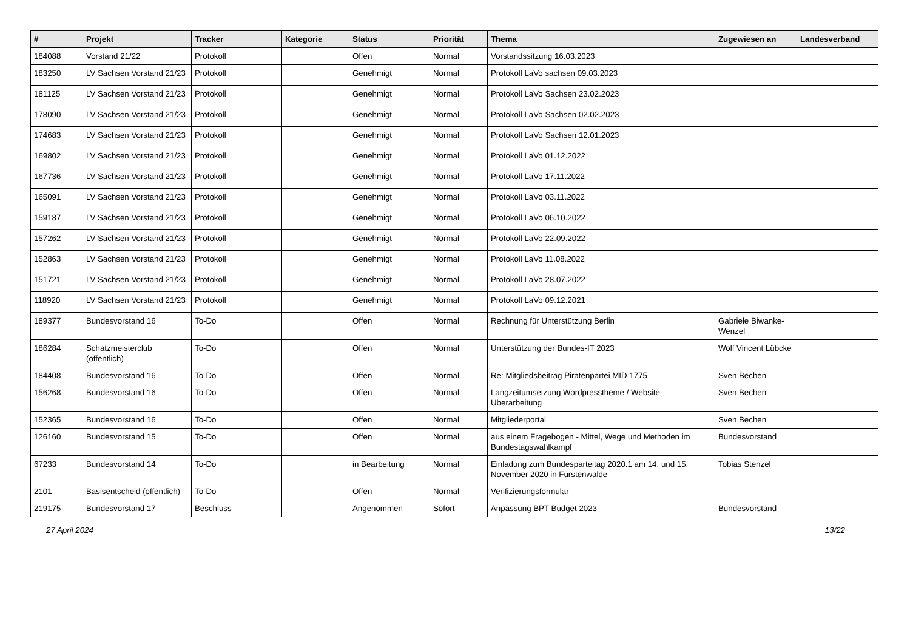| # | Projekt | Tracker | Kategorie | Status | Priorität | Thema | Zugewiesen an | Landesverband |
| --- | --- | --- | --- | --- | --- | --- | --- | --- |
| 184088 | Vorstand 21/22 | Protokoll | | Offen | Normal | Vorstandssitzung 16.03.2023 | | |
| 183250 | LV Sachsen Vorstand 21/23 | Protokoll | | Genehmigt | Normal | Protokoll LaVo sachsen 09.03.2023 | | |
| 181125 | LV Sachsen Vorstand 21/23 | Protokoll | | Genehmigt | Normal | Protokoll LaVo Sachsen 23.02.2023 | | |
| 178090 | LV Sachsen Vorstand 21/23 | Protokoll | | Genehmigt | Normal | Protokoll LaVo Sachsen 02.02.2023 | | |
| 174683 | LV Sachsen Vorstand 21/23 | Protokoll | | Genehmigt | Normal | Protokoll LaVo Sachsen 12.01.2023 | | |
| 169802 | LV Sachsen Vorstand 21/23 | Protokoll | | Genehmigt | Normal | Protokoll LaVo 01.12.2022 | | |
| 167736 | LV Sachsen Vorstand 21/23 | Protokoll | | Genehmigt | Normal | Protokoll LaVo 17.11.2022 | | |
| 165091 | LV Sachsen Vorstand 21/23 | Protokoll | | Genehmigt | Normal | Protokoll LaVo 03.11.2022 | | |
| 159187 | LV Sachsen Vorstand 21/23 | Protokoll | | Genehmigt | Normal | Protokoll LaVo 06.10.2022 | | |
| 157262 | LV Sachsen Vorstand 21/23 | Protokoll | | Genehmigt | Normal | Protokoll LaVo 22.09.2022 | | |
| 152863 | LV Sachsen Vorstand 21/23 | Protokoll | | Genehmigt | Normal | Protokoll LaVo 11.08.2022 | | |
| 151721 | LV Sachsen Vorstand 21/23 | Protokoll | | Genehmigt | Normal | Protokoll LaVo 28.07.2022 | | |
| 118920 | LV Sachsen Vorstand 21/23 | Protokoll | | Genehmigt | Normal | Protokoll LaVo 09.12.2021 | | |
| 189377 | Bundesvorstand 16 | To-Do | | Offen | Normal | Rechnung für Unterstützung Berlin | Gabriele Biwanke-Wenzel | |
| 186284 | Schatzmeisterclub (öffentlich) | To-Do | | Offen | Normal | Unterstützung der Bundes-IT 2023 | Wolf Vincent Lübcke | |
| 184408 | Bundesvorstand 16 | To-Do | | Offen | Normal | Re: Mitgliedsbeitrag Piratenpartei MID 1775 | Sven Bechen | |
| 156268 | Bundesvorstand 16 | To-Do | | Offen | Normal | Langzeitumsetzung Wordpresstheme / Website-Überarbeitung | Sven Bechen | |
| 152365 | Bundesvorstand 16 | To-Do | | Offen | Normal | Mitgliederportal | Sven Bechen | |
| 126160 | Bundesvorstand 15 | To-Do | | Offen | Normal | aus einem Fragebogen - Mittel, Wege und Methoden im Bundestagswahlkampf | Bundesvorstand | |
| 67233 | Bundesvorstand 14 | To-Do | | in Bearbeitung | Normal | Einladung zum Bundesparteitag 2020.1 am 14. und 15. November 2020 in Fürstenwalde | Tobias Stenzel | |
| 2101 | Basisentscheid (öffentlich) | To-Do | | Offen | Normal | Verifizierungsformular | | |
| 219175 | Bundesvorstand 17 | Beschluss | | Angenommen | Sofort | Anpassung BPT Budget 2023 | Bundesvorstand | |
27 April 2024 13/22